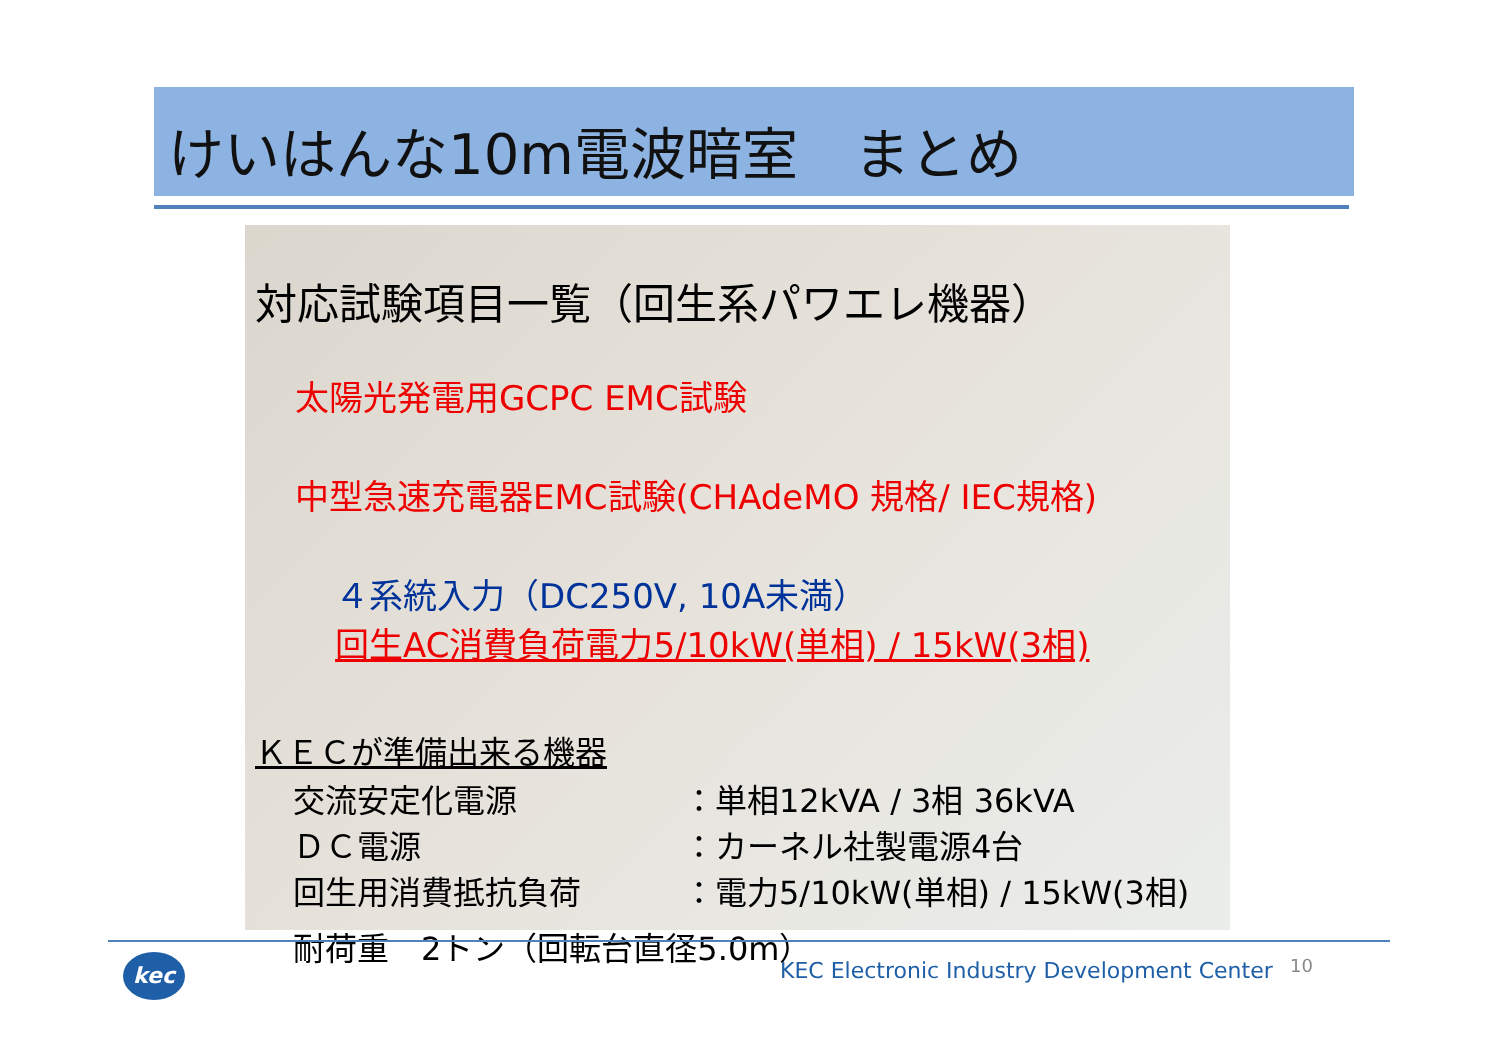けいはんな10m電波暗室　まとめ
対応試験項目一覧（回生系パワエレ機器）
太陽光発電用GCPC EMC試験
中型急速充電器EMC試験(CHAdeMO 規格/ IEC規格)
４系統入力（DC250V, 10A未満）
回生AC消費負荷電力5/10kW(単相) / 15kW(3相)
ＫＥＣが準備出来る機器
交流安定化電源 ：単相12kVA / 3相 36kVA
ＤＣ電源 ：カーネル社製電源4台
回生用消費抵抗負荷 ：電力5/10kW(単相) / 15kW(3相)
耐荷重　2トン（回転台直径5.0m）
kec
KEC Electronic Industry Development Center
10